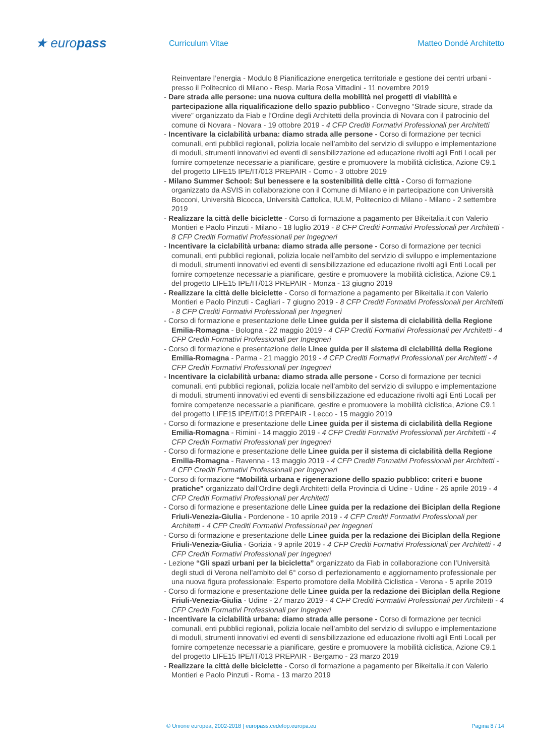★ europass
Curriculum Vitae Matteo Dondé Architetto
Reinventare l’energia - Modulo 8 Pianificazione energetica territoriale e gestione dei centri urbani - presso il Politecnico di Milano - Resp. Maria Rosa Vittadini - 11 novembre 2019
- Dare strada alle persone: una nuova cultura della mobilità nei progetti di viabilità e partecipazione alla riqualificazione dello spazio pubblico - Convegno “Strade sicure, strade da vivere” organizzato da Fiab e l’Ordine degli Architetti della provincia di Novara con il patrocinio del comune di Novara - Novara - 19 ottobre 2019 - 4 CFP Crediti Formativi Professionali per Architetti
- Incentivare la ciclabilità urbana: diamo strada alle persone - Corso di formazione per tecnici comunali, enti pubblici regionali, polizia locale nell’ambito del servizio di sviluppo e implementazione di moduli, strumenti innovativi ed eventi di sensibilizzazione ed educazione rivolti agli Enti Locali per fornire competenze necessarie a pianificare, gestire e promuovere la mobilità ciclistica, Azione C9.1 del progetto LIFE15 IPE/IT/013 PREPAIR - Como - 3 ottobre 2019
- Milano Summer School: Sul benessere e la sostenibilità delle città - Corso di formazione organizzato da ASVIS in collaborazione con il Comune di Milano e in partecipazione con Università Bocconi, Università Bicocca, Università Cattolica, IULM, Politecnico di Milano - Milano - 2 settembre 2019
- Realizzare la città delle biciclette - Corso di formazione a pagamento per Bikeitalia.it con Valerio Montieri e Paolo Pinzuti - Milano - 18 luglio 2019 - 8 CFP Crediti Formativi Professionali per Architetti - 8 CFP Crediti Formativi Professionali per Ingegneri
- Incentivare la ciclabilità urbana: diamo strada alle persone - Corso di formazione per tecnici comunali, enti pubblici regionali, polizia locale nell’ambito del servizio di sviluppo e implementazione di moduli, strumenti innovativi ed eventi di sensibilizzazione ed educazione rivolti agli Enti Locali per fornire competenze necessarie a pianificare, gestire e promuovere la mobilità ciclistica, Azione C9.1 del progetto LIFE15 IPE/IT/013 PREPAIR - Monza - 13 giugno 2019
- Realizzare la città delle biciclette - Corso di formazione a pagamento per Bikeitalia.it con Valerio Montieri e Paolo Pinzuti - Cagliari - 7 giugno 2019 - 8 CFP Crediti Formativi Professionali per Architetti - 8 CFP Crediti Formativi Professionali per Ingegneri
- Corso di formazione e presentazione delle Linee guida per il sistema di ciclabilità della Regione Emilia-Romagna - Bologna - 22 maggio 2019 - 4 CFP Crediti Formativi Professionali per Architetti - 4 CFP Crediti Formativi Professionali per Ingegneri
- Corso di formazione e presentazione delle Linee guida per il sistema di ciclabilità della Regione Emilia-Romagna - Parma - 21 maggio 2019 - 4 CFP Crediti Formativi Professionali per Architetti - 4 CFP Crediti Formativi Professionali per Ingegneri
- Incentivare la ciclabilità urbana: diamo strada alle persone - Corso di formazione per tecnici comunali, enti pubblici regionali, polizia locale nell’ambito del servizio di sviluppo e implementazione di moduli, strumenti innovativi ed eventi di sensibilizzazione ed educazione rivolti agli Enti Locali per fornire competenze necessarie a pianificare, gestire e promuovere la mobilità ciclistica, Azione C9.1 del progetto LIFE15 IPE/IT/013 PREPAIR - Lecco - 15 maggio 2019
- Corso di formazione e presentazione delle Linee guida per il sistema di ciclabilità della Regione Emilia-Romagna - Rimini - 14 maggio 2019 - 4 CFP Crediti Formativi Professionali per Architetti - 4 CFP Crediti Formativi Professionali per Ingegneri
- Corso di formazione e presentazione delle Linee guida per il sistema di ciclabilità della Regione Emilia-Romagna - Ravenna - 13 maggio 2019 - 4 CFP Crediti Formativi Professionali per Architetti - 4 CFP Crediti Formativi Professionali per Ingegneri
- Corso di formazione “Mobilità urbana e rigenerazione dello spazio pubblico: criteri e buone pratiche” organizzato dall’Ordine degli Architetti della Provincia di Udine - Udine - 26 aprile 2019 - 4 CFP Crediti Formativi Professionali per Architetti
- Corso di formazione e presentazione delle Linee guida per la redazione dei Biciplan della Regione Friuli-Venezia-Giulia - Pordenone - 10 aprile 2019 - 4 CFP Crediti Formativi Professionali per Architetti - 4 CFP Crediti Formativi Professionali per Ingegneri
- Corso di formazione e presentazione delle Linee guida per la redazione dei Biciplan della Regione Friuli-Venezia-Giulia - Gorizia - 9 aprile 2019 - 4 CFP Crediti Formativi Professionali per Architetti - 4 CFP Crediti Formativi Professionali per Ingegneri
- Lezione “Gli spazi urbani per la bicicletta” organizzato da Fiab in collaborazione con l’Università degli studi di Verona nell’ambito del 6° corso di perfezionamento e aggiornamento professionale per una nuova figura professionale: Esperto promotore della Mobilità Ciclistica - Verona - 5 aprile 2019
- Corso di formazione e presentazione delle Linee guida per la redazione dei Biciplan della Regione Friuli-Venezia-Giulia - Udine - 27 marzo 2019 - 4 CFP Crediti Formativi Professionali per Architetti - 4 CFP Crediti Formativi Professionali per Ingegneri
- Incentivare la ciclabilità urbana: diamo strada alle persone - Corso di formazione per tecnici comunali, enti pubblici regionali, polizia locale nell’ambito del servizio di sviluppo e implementazione di moduli, strumenti innovativi ed eventi di sensibilizzazione ed educazione rivolti agli Enti Locali per fornire competenze necessarie a pianificare, gestire e promuovere la mobilità ciclistica, Azione C9.1 del progetto LIFE15 IPE/IT/013 PREPAIR - Bergamo - 23 marzo 2019
- Realizzare la città delle biciclette - Corso di formazione a pagamento per Bikeitalia.it con Valerio Montieri e Paolo Pinzuti - Roma - 13 marzo 2019
© Unione europea, 2002-2018 | europass.cedefop.europa.eu Pagina 8 / 14